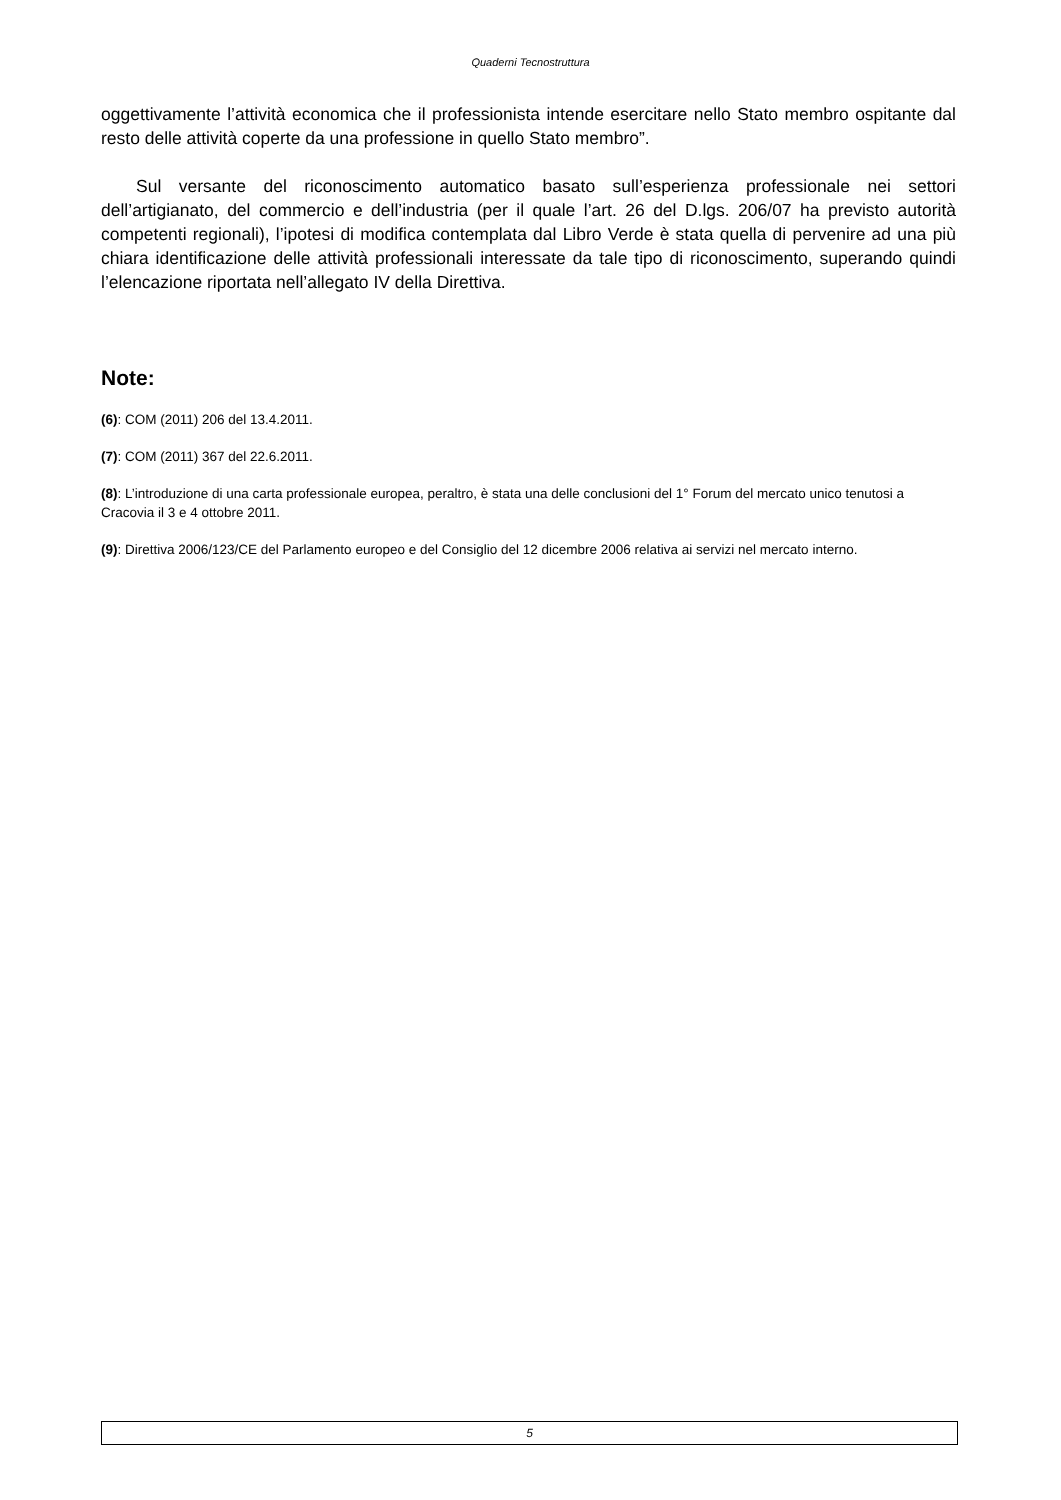Quaderni Tecnostruttura
oggettivamente l’attività economica che il professionista intende esercitare nello Stato membro ospitante dal resto delle attività coperte da una professione in quello Stato membro”.
Sul versante del riconoscimento automatico basato sull’esperienza professionale nei settori dell’artigianato, del commercio e dell’industria (per il quale l’art. 26 del D.lgs. 206/07 ha previsto autorità competenti regionali), l’ipotesi di modifica contemplata dal Libro Verde è stata quella di pervenire ad una più chiara identificazione delle attività professionali interessate da tale tipo di riconoscimento, superando quindi l’elencazione riportata nell’allegato IV della Direttiva.
Note:
(6): COM (2011) 206 del 13.4.2011.
(7): COM (2011) 367 del 22.6.2011.
(8): L’introduzione di una carta professionale europea, peraltro, è stata una delle conclusioni del 1° Forum del mercato unico tenutosi a Cracovia il 3 e 4 ottobre 2011.
(9): Direttiva 2006/123/CE del Parlamento europeo e del Consiglio del 12 dicembre 2006 relativa ai servizi nel mercato interno.
5